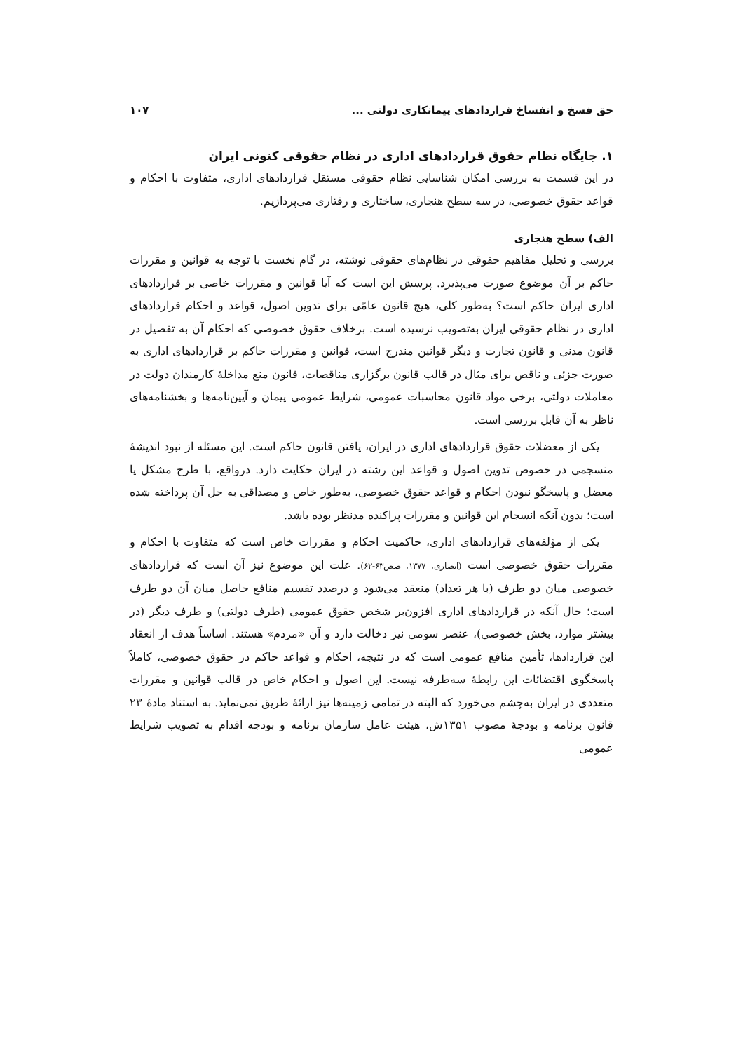حق فسخ و انفساخ قراردادهای پیمانکاری دولتی ... ۱۰۷
۱. جایگاه نظام حقوق قراردادهای اداری در نظام حقوقی کنونی ایران
در این قسمت به بررسی امکان شناسایی نظام حقوقی مستقل قراردادهای اداری، متفاوت با احکام و قواعد حقوق خصوصی، در سه سطح هنجاری، ساختاری و رفتاری می‌پردازیم.
الف) سطح هنجاری
بررسی و تحلیل مفاهیم حقوقی در نظام‌های حقوقی نوشته، در گام نخست با توجه به قوانین و مقررات حاکم بر آن موضوع صورت می‌پذیرد. پرسش این است که آیا قوانین و مقررات خاصی بر قراردادهای اداری ایران حاکم است؟ به‌طور کلی، هیچ قانون عامّی برای تدوین اصول، قواعد و احکام قراردادهای اداری در نظام حقوقی ایران به‌تصویب نرسیده است. برخلاف حقوق خصوصی که احکام آن به تفصیل در قانون مدنی و قانون تجارت و دیگر قوانین مندرج است، قوانین و مقررات حاکم بر قراردادهای اداری به صورت جزئی و ناقص برای مثال در قالب قانون برگزاری مناقصات، قانون منع مداخلهٔ کارمندان دولت در معاملات دولتی، برخی مواد قانون محاسبات عمومی، شرایط عمومی پیمان و آیین‌نامه‌ها و بخشنامه‌های ناظر به آن قابل بررسی است.
یکی از معضلات حقوق قراردادهای اداری در ایران، یافتن قانون حاکم است. این مسئله از نبود اندیشهٔ منسجمی در خصوص تدوین اصول و قواعد این رشته در ایران حکایت دارد. درواقع، با طرح مشکل یا معضل و پاسخگو نبودن احکام و قواعد حقوق خصوصی، به‌طور خاص و مصداقی به حل آن پرداخته شده است؛ بدون آنکه انسجام این قوانین و مقررات پراکنده مدنظر بوده باشد.
یکی از مؤلفه‌های قراردادهای اداری، حاکمیت احکام و مقررات خاص است که متفاوت با احکام و مقررات حقوق خصوصی است (انصاری، ۱۳۷۷، صص۶۳-۶۲). علت این موضوع نیز آن است که قراردادهای خصوصی میان دو طرف (با هر تعداد) منعقد می‌شود و درصدد تقسیم منافع حاصل میان آن دو طرف است؛ حال آنکه در قراردادهای اداری افزون‌بر شخص حقوق عمومی (طرف دولتی) و طرف دیگر (در بیشتر موارد، بخش خصوصی)، عنصر سومی نیز دخالت دارد و آن «مردم» هستند. اساساً هدف از انعقاد این قراردادها، تأمین منافع عمومی است که در نتیجه، احکام و قواعد حاکم در حقوق خصوصی، کاملاً پاسخگوی اقتضائات این رابطهٔ سه‌طرفه نیست. این اصول و احکام خاص در قالب قوانین و مقررات متعددی در ایران به‌چشم می‌خورد که البته در تمامی زمینه‌ها نیز ارائهٔ طریق نمی‌نماید. به استناد مادهٔ ۲۳ قانون برنامه و بودجهٔ مصوب ۱۳۵۱ش، هیئت عامل سازمان برنامه و بودجه اقدام به تصویب شرایط عمومی